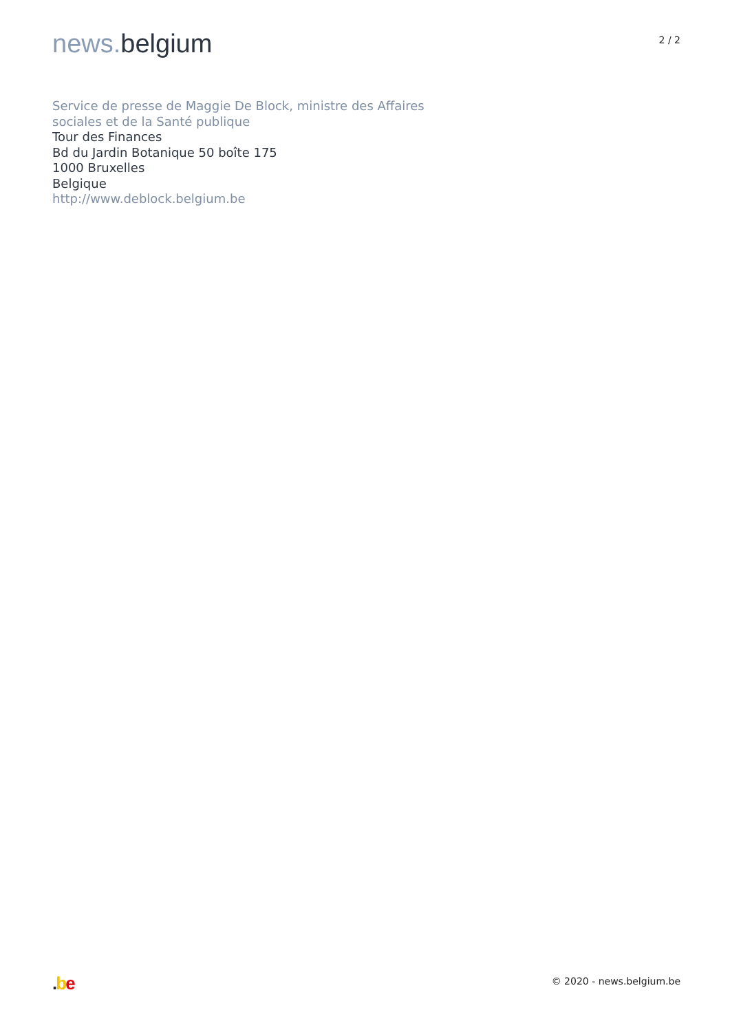news. belgium
2 / 2
Service de presse de Maggie De Block, ministre des Affaires
sociales et de la Santé publique
Tour des Finances
Bd du Jardin Botanique 50 boîte 175
1000 Bruxelles
Belgique
http://www.deblock.belgium.be
.be
© 2020 - news.belgium.be